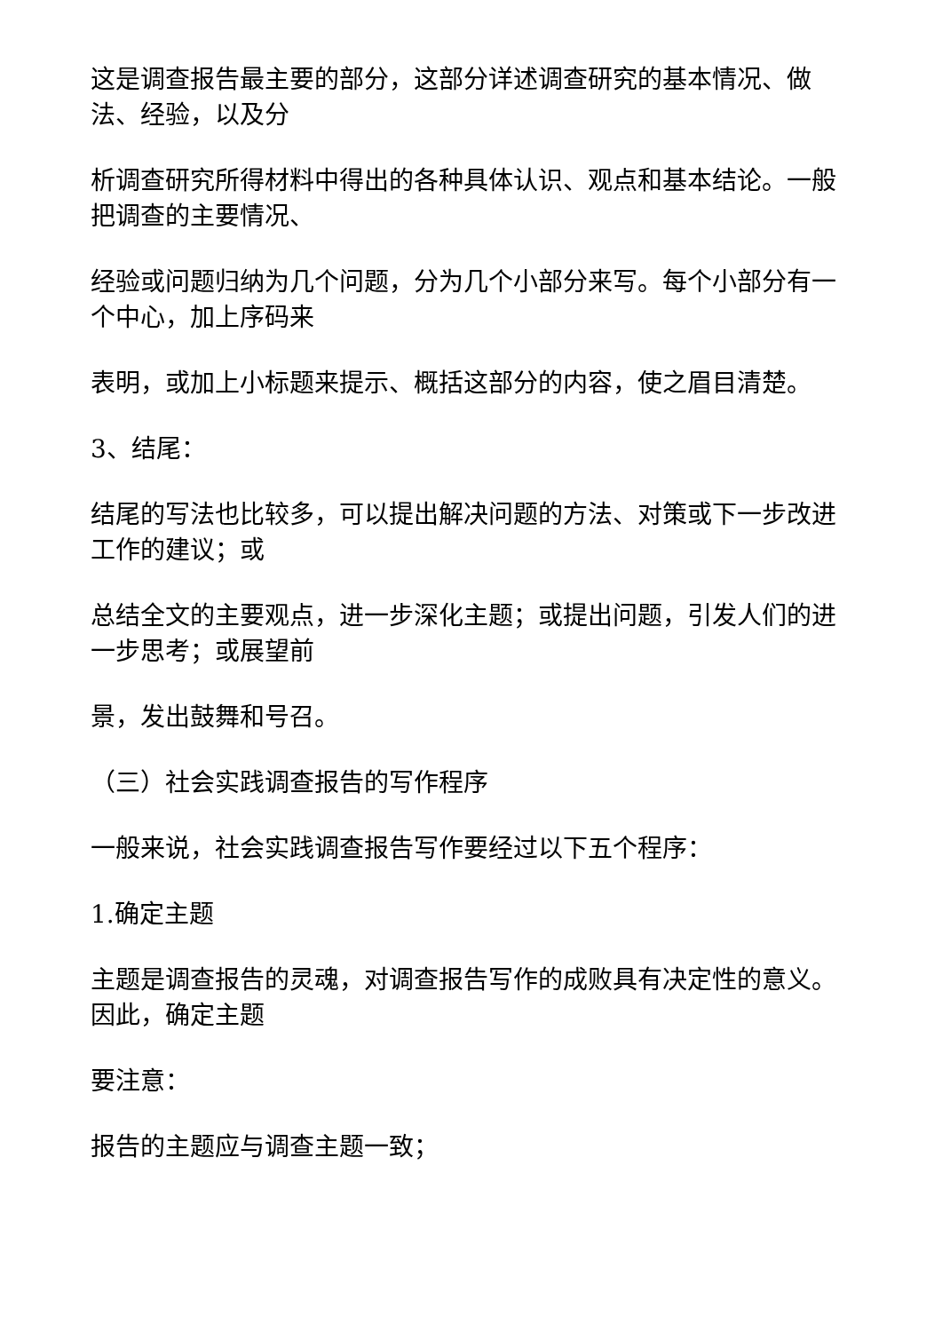这是调查报告最主要的部分，这部分详述调查研究的基本情况、做法、经验，以及分
析调查研究所得材料中得出的各种具体认识、观点和基本结论。一般把调查的主要情况、
经验或问题归纳为几个问题，分为几个小部分来写。每个小部分有一个中心，加上序码来
表明，或加上小标题来提示、概括这部分的内容，使之眉目清楚。
3、结尾：
结尾的写法也比较多，可以提出解决问题的方法、对策或下一步改进工作的建议；或
总结全文的主要观点，进一步深化主题；或提出问题，引发人们的进一步思考；或展望前
景，发出鼓舞和号召。
（三）社会实践调查报告的写作程序
一般来说，社会实践调查报告写作要经过以下五个程序：
1.确定主题
主题是调查报告的灵魂，对调查报告写作的成败具有决定性的意义。因此，确定主题
要注意：
报告的主题应与调查主题一致；